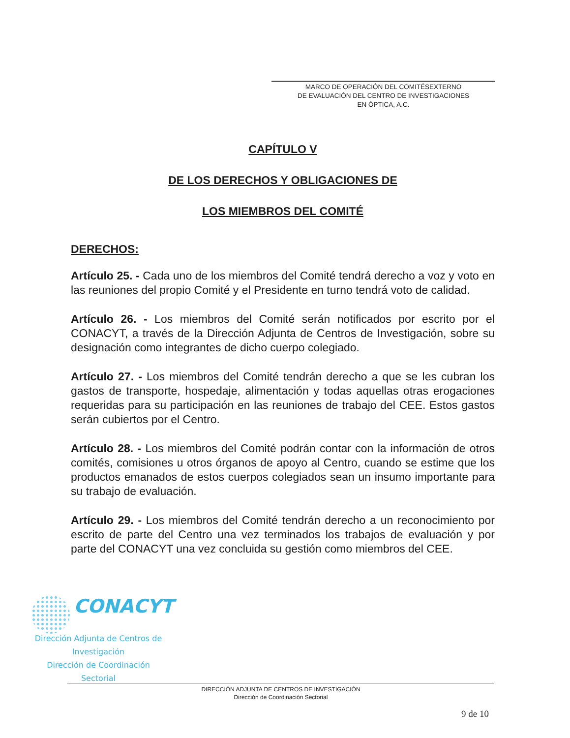MARCO DE OPERACIÓN DEL COMITÉSEXTERNO
DE EVALUACIÓN DEL CENTRO DE INVESTIGACIONES
EN ÓPTICA, A.C.
CAPÍTULO V
DE LOS DERECHOS Y OBLIGACIONES DE
LOS MIEMBROS DEL COMITÉ
DERECHOS:
Artículo 25. - Cada uno de los miembros del Comité tendrá derecho a voz y voto en las reuniones del propio Comité y el Presidente en turno tendrá voto de calidad.
Artículo 26. - Los miembros del Comité serán notificados por escrito por el CONACYT, a través de la Dirección Adjunta de Centros de Investigación, sobre su designación como integrantes de dicho cuerpo colegiado.
Artículo 27. - Los miembros del Comité tendrán derecho a que se les cubran los gastos de transporte, hospedaje, alimentación y todas aquellas otras erogaciones requeridas para su participación en las reuniones de trabajo del CEE. Estos gastos serán cubiertos por el Centro.
Artículo 28. - Los miembros del Comité podrán contar con la información de otros comités, comisiones u otros órganos de apoyo al Centro, cuando se estime que los productos emanados de estos cuerpos colegiados sean un insumo importante para su trabajo de evaluación.
Artículo 29. - Los miembros del Comité tendrán derecho a un reconocimiento por escrito de parte del Centro una vez terminados los trabajos de evaluación y por parte del CONACYT una vez concluida su gestión como miembros del CEE.
CONACYT
Dirección Adjunta de Centros de
Investigación
Dirección de Coordinación Sectorial
DIRECCIÓN ADJUNTA DE CENTROS DE INVESTIGACIÓN
Dirección de Coordinación Sectorial
9 de 10